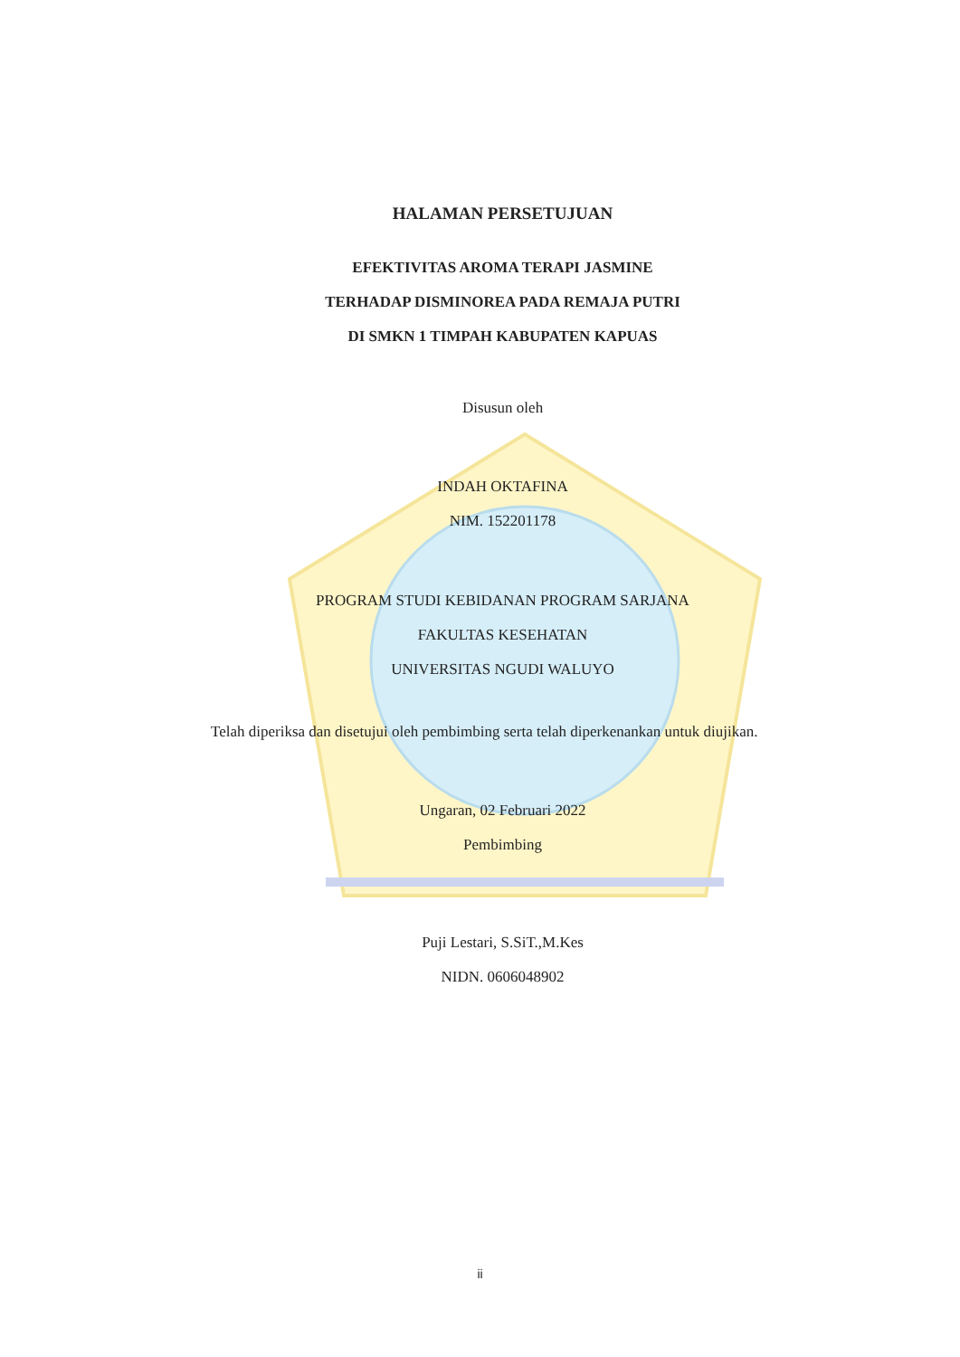HALAMAN PERSETUJUAN
EFEKTIVITAS AROMA TERAPI JASMINE
TERHADAP DISMINOREA PADA REMAJA PUTRI
DI SMKN 1 TIMPAH KABUPATEN KAPUAS
Disusun oleh
INDAH OKTAFINA
NIM. 152201178
PROGRAM STUDI KEBIDANAN PROGRAM SARJANA
FAKULTAS KESEHATAN
UNIVERSITAS NGUDI WALUYO
Telah diperiksa dan disetujui oleh pembimbing serta telah diperkenankan untuk diujikan.
Ungaran, 02 Februari 2022
Pembimbing
Puji Lestari, S.SiT.,M.Kes
NIDN. 0606048902
ii